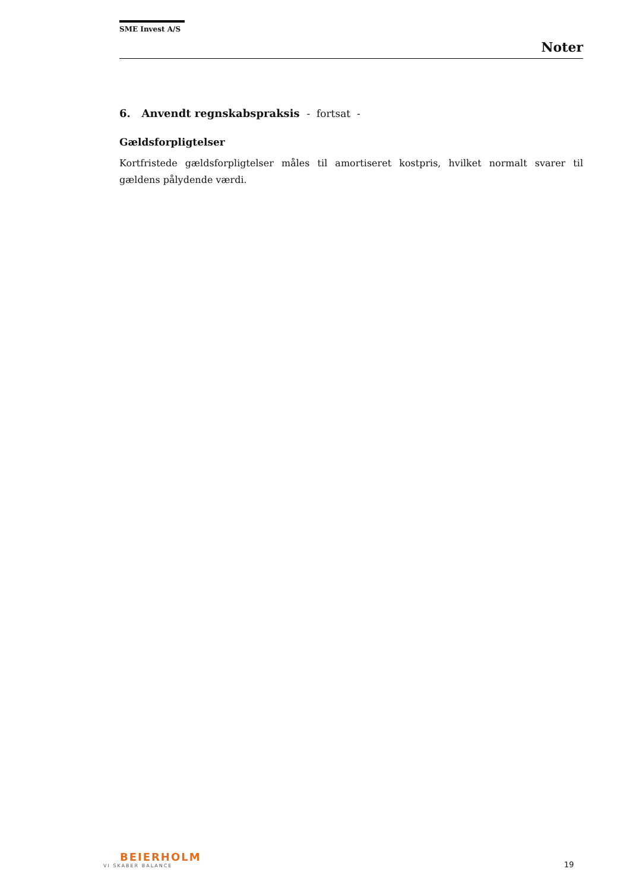SME Invest A/S
Noter
6. Anvendt regnskabspraksis - fortsat -
Gældsforpligtelser
Kortfristede gældsforpligtelser måles til amortiseret kostpris, hvilket normalt svarer til gældens pålydende værdi.
BEIERHOLM
VI SKABER BALANCE
19